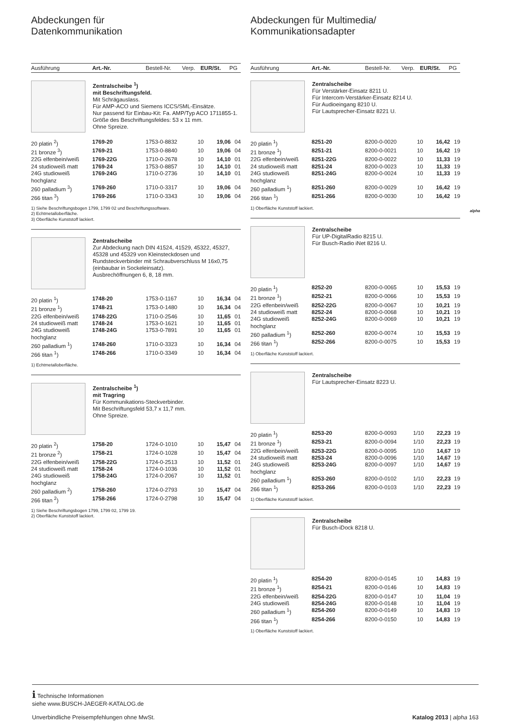Abdeckungen für
Datenkommunikation
| Ausführung | Art.-Nr. | Bestell-Nr. | Verp. | EUR/St. | PG |
| --- | --- | --- | --- | --- | --- |
Zentralscheibe <sup>1</sup>)
mit Beschriftungsfeld.
Mit Schrägauslass.
Für AMP-ACO und Siemens ICCS/SML-Einsätze.
Nur passend für Einbau-Kit: Fa. AMP/Typ ACO 1711855-1.
Größe des Beschriftungsfeldes: 53 x 11 mm.
Ohne Spreize.
| 20 platin <sup>2</sup>) | 1769-20 | 1753-0-8832 | 10 | 19,06 | 04 |
| 21 bronze <sup>3</sup>) | 1769-21 | 1753-0-8840 | 10 | 19,06 | 04 |
| 22G elfenbein/weiß | 1769-22G | 1710-0-2678 | 10 | 14,10 | 01 |
| 24 studioweiß matt | 1769-24 | 1753-0-8857 | 10 | 14,10 | 01 |
| 24G studioweiß hochglanz | 1769-24G | 1710-0-2736 | 10 | 14,10 | 01 |
| 260 palladium <sup>3</sup>) | 1769-260 | 1710-0-3317 | 10 | 19,06 | 04 |
| 266 titan <sup>3</sup>) | 1769-266 | 1710-0-3343 | 10 | 19,06 | 04 |
1) Siehe Beschriftungsbogen 1799, 1799 02 und Beschriftungssoftware.
2) Echtmetalloberfläche.
3) Oberfläche Kunststoff lackiert.
Zentralscheibe
Zur Abdeckung nach DIN 41524, 41529, 45322, 45327, 45328 und 45329 von Kleinsteckdosen und Rundsteckverbinder mit Schraubverschluss M 16x0,75 (einbaubar in Sockeleinsatz).
Ausbrechöffnungen 6, 8, 18 mm.
| 20 platin <sup>1</sup>) | 1748-20 | 1753-0-1167 | 10 | 16,34 | 04 |
| 21 bronze <sup>1</sup>) | 1748-21 | 1753-0-1480 | 10 | 16,34 | 04 |
| 22G elfenbein/weiß | 1748-22G | 1710-0-2546 | 10 | 11,65 | 01 |
| 24 studioweiß matt | 1748-24 | 1753-0-1621 | 10 | 11,65 | 01 |
| 24G studioweiß hochglanz | 1748-24G | 1753-0-7891 | 10 | 11,65 | 01 |
| 260 palladium <sup>1</sup>) | 1748-260 | 1710-0-3323 | 10 | 16,34 | 04 |
| 266 titan <sup>1</sup>) | 1748-266 | 1710-0-3349 | 10 | 16,34 | 04 |
1) Echtmetalloberfläche.
Zentralscheibe <sup>1</sup>)
mit Tragring
Für Kommunikations-Steckverbinder.
Mit Beschriftungsfeld 53,7 x 11,7 mm.
Ohne Spreize.
| 20 platin <sup>2</sup>) | 1758-20 | 1724-0-1010 | 10 | 15,47 | 04 |
| 21 bronze <sup>2</sup>) | 1758-21 | 1724-0-1028 | 10 | 15,47 | 04 |
| 22G elfenbein/weiß | 1758-22G | 1724-0-2513 | 10 | 11,52 | 01 |
| 24 studioweiß matt | 1758-24 | 1724-0-1036 | 10 | 11,52 | 01 |
| 24G studioweiß hochglanz | 1758-24G | 1724-0-2067 | 10 | 11,52 | 01 |
| 260 palladium <sup>2</sup>) | 1758-260 | 1724-0-2793 | 10 | 15,47 | 04 |
| 266 titan <sup>2</sup>) | 1758-266 | 1724-0-2798 | 10 | 15,47 | 04 |
1) Siehe Beschriftungsbogen 1799, 1799 02, 1799 19.
2) Oberfläche Kunststoff lackiert.
Abdeckungen für Multimedia/
Kommunikationsadapter
| Ausführung | Art.-Nr. | Bestell-Nr. | Verp. | EUR/St. | PG |
| --- | --- | --- | --- | --- | --- |
Zentralscheibe
Für Verstärker-Einsatz 8211 U.
Für Intercom-Verstärker-Einsatz 8214 U.
Für Audioeingang 8210 U.
Für Lautsprecher-Einsatz 8221 U.
| 20 platin <sup>1</sup>) | 8251-20 | 8200-0-0020 | 10 | 16,42 | 19 |
| 21 bronze <sup>1</sup>) | 8251-21 | 8200-0-0021 | 10 | 16,42 | 19 |
| 22G elfenbein/weiß | 8251-22G | 8200-0-0022 | 10 | 11,33 | 19 |
| 24 studioweiß matt | 8251-24 | 8200-0-0023 | 10 | 11,33 | 19 |
| 24G studioweiß hochglanz | 8251-24G | 8200-0-0024 | 10 | 11,33 | 19 |
| 260 palladium <sup>1</sup>) | 8251-260 | 8200-0-0029 | 10 | 16,42 | 19 |
| 266 titan <sup>1</sup>) | 8251-266 | 8200-0-0030 | 10 | 16,42 | 19 |
1) Oberfläche Kunststoff lackiert.
Zentralscheibe
Für UP-DigitalRadio 8215 U.
Für Busch-Radio iNet 8216 U.
| 20 platin <sup>1</sup>) | 8252-20 | 8200-0-0065 | 10 | 15,53 | 19 |
| 21 bronze <sup>1</sup>) | 8252-21 | 8200-0-0066 | 10 | 15,53 | 19 |
| 22G elfenbein/weiß | 8252-22G | 8200-0-0067 | 10 | 10,21 | 19 |
| 24 studioweiß matt | 8252-24 | 8200-0-0068 | 10 | 10,21 | 19 |
| 24G studioweiß hochglanz | 8252-24G | 8200-0-0069 | 10 | 10,21 | 19 |
| 260 palladium <sup>1</sup>) | 8252-260 | 8200-0-0074 | 10 | 15,53 | 19 |
| 266 titan <sup>1</sup>) | 8252-266 | 8200-0-0075 | 10 | 15,53 | 19 |
1) Oberfläche Kunststoff lackiert.
Zentralscheibe
Für Lautsprecher-Einsatz 8223 U.
| 20 platin <sup>1</sup>) | 8253-20 | 8200-0-0093 | 1/10 | 22,23 | 19 |
| 21 bronze <sup>1</sup>) | 8253-21 | 8200-0-0094 | 1/10 | 22,23 | 19 |
| 22G elfenbein/weiß | 8253-22G | 8200-0-0095 | 1/10 | 14,67 | 19 |
| 24 studioweiß matt | 8253-24 | 8200-0-0096 | 1/10 | 14,67 | 19 |
| 24G studioweiß hochglanz | 8253-24G | 8200-0-0097 | 1/10 | 14,67 | 19 |
| 260 palladium <sup>1</sup>) | 8253-260 | 8200-0-0102 | 1/10 | 22,23 | 19 |
| 266 titan <sup>1</sup>) | 8253-266 | 8200-0-0103 | 1/10 | 22,23 | 19 |
1) Oberfläche Kunststoff lackiert.
Zentralscheibe
Für Busch-iDock 8218 U.
| 20 platin <sup>1</sup>) | 8254-20 | 8200-0-0145 | 10 | 14,83 | 19 |
| 21 bronze <sup>1</sup>) | 8254-21 | 8200-0-0146 | 10 | 14,83 | 19 |
| 22G elfenbein/weiß | 8254-22G | 8200-0-0147 | 10 | 11,04 | 19 |
| 24G studioweiß | 8254-24G | 8200-0-0148 | 10 | 11,04 | 19 |
| 260 palladium <sup>1</sup>) | 8254-260 | 8200-0-0149 | 10 | 14,83 | 19 |
| 266 titan <sup>1</sup>) | 8254-266 | 8200-0-0150 | 10 | 14,83 | 19 |
1) Oberfläche Kunststoff lackiert.
alpha
i Technische Informationen
siehe www.BUSCH-JAEGER-KATALOG.de
Unverbindliche Preisempfehlungen ohne MwSt.
Katalog 2013 | alpha 163